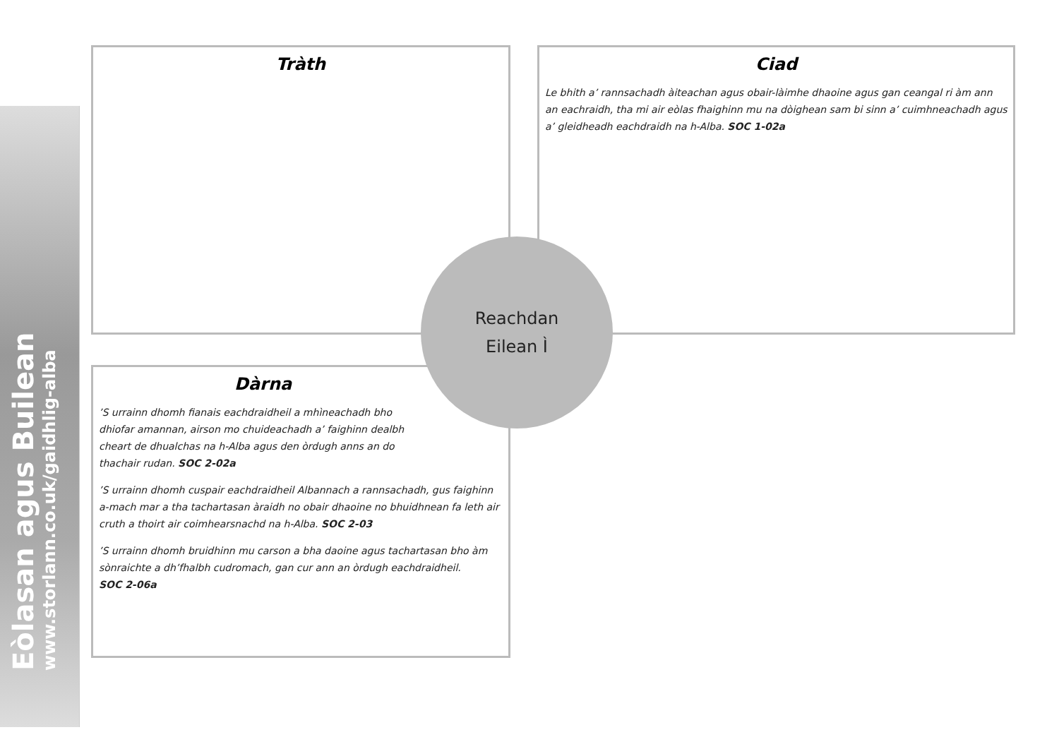Eòlasan agus Builean
www.storlann.co.uk/gaidhlig-alba
Tràth
Ciad
Le bhith a’ rannsachadh àiteachan agus obair-làimhe dhaoine agus gan ceangal ri àm ann an eachraidh, tha mi air eòlas fhaighinn mu na dòighean sam bi sinn a’ cuimhneachadh agus a’ gleidheadh eachdraidh na h-Alba. SOC 1-02a
Dàrna
’S urrainn dhomh fianais eachdraidheil a mhìneachadh bho dhiofar amannan, airson mo chuideachadh a’ faighinn dealbh cheart de dhualchas na h-Alba agus den òrdugh anns an do thachair rudan. SOC 2-02a
’S urrainn dhomh cuspair eachdraidheil Albannach a rannsachadh, gus faighinn a-mach mar a tha tachartasan àraidh no obair dhaoine no bhuidhnean fa leth air cruth a thoirt air coimhearsnachd na h-Alba. SOC 2-03
’S urrainn dhomh bruidhinn mu carson a bha daoine agus tachartasan bho àm sònraichte a dh’fhalbh cudromach, gan cur ann an òrdugh eachdraidheil.
SOC 2-06a
Reachdan
Eilean Ì